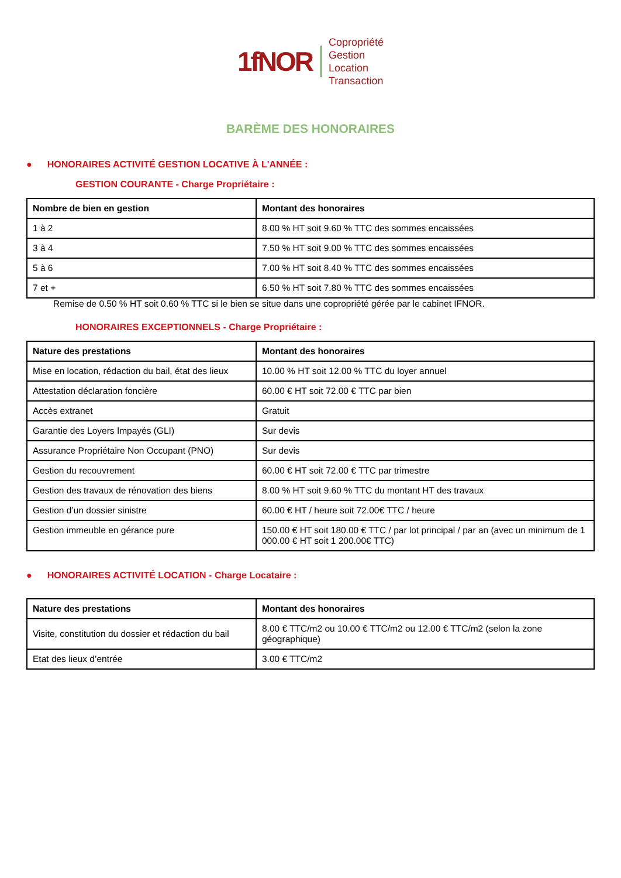1fNOR
Copropriété
Gestion
Location
Transaction
BARÈME DES HONORAIRES
● HONORAIRES ACTIVITÉ GESTION LOCATIVE À L'ANNÉE :
GESTION COURANTE - Charge Propriétaire :
| Nombre de bien en gestion | Montant des honoraires |
| --- | --- |
| 1 à 2 | 8.00 % HT soit 9.60 % TTC des sommes encaissées |
| 3 à 4 | 7.50 % HT soit 9.00 % TTC des sommes encaissées |
| 5 à 6 | 7.00 % HT soit 8.40 % TTC des sommes encaissées |
| 7 et + | 6.50 % HT soit 7.80 % TTC des sommes encaissées |
Remise de 0.50 % HT soit 0.60 % TTC si le bien se situe dans une copropriété gérée par le cabinet IFNOR.
HONORAIRES EXCEPTIONNELS - Charge Propriétaire :
| Nature des prestations | Montant des honoraires |
| --- | --- |
| Mise en location, rédaction du bail, état des lieux | 10.00 % HT soit 12.00 % TTC du loyer annuel |
| Attestation déclaration foncière | 60.00 € HT soit 72.00 € TTC par bien |
| Accès extranet | Gratuit |
| Garantie des Loyers Impayés (GLI) | Sur devis |
| Assurance Propriétaire Non Occupant (PNO) | Sur devis |
| Gestion du recouvrement | 60.00 € HT soit 72.00 € TTC par trimestre |
| Gestion des travaux de rénovation des biens | 8.00 % HT soit 9.60 % TTC du montant HT des travaux |
| Gestion d’un dossier sinistre | 60.00 € HT / heure soit 72.00€ TTC / heure |
| Gestion immeuble en gérance pure | 150.00 € HT soit 180.00 € TTC / par lot principal / par an (avec un minimum de 1 000.00 € HT soit 1 200.00€ TTC) |
● HONORAIRES ACTIVITÉ LOCATION - Charge Locataire :
| Nature des prestations | Montant des honoraires |
| --- | --- |
| Visite, constitution du dossier et rédaction du bail | 8.00 € TTC/m2 ou 10.00 € TTC/m2 ou 12.00 € TTC/m2 (selon la zone géographique) |
| Etat des lieux d’entrée | 3.00 € TTC/m2 |